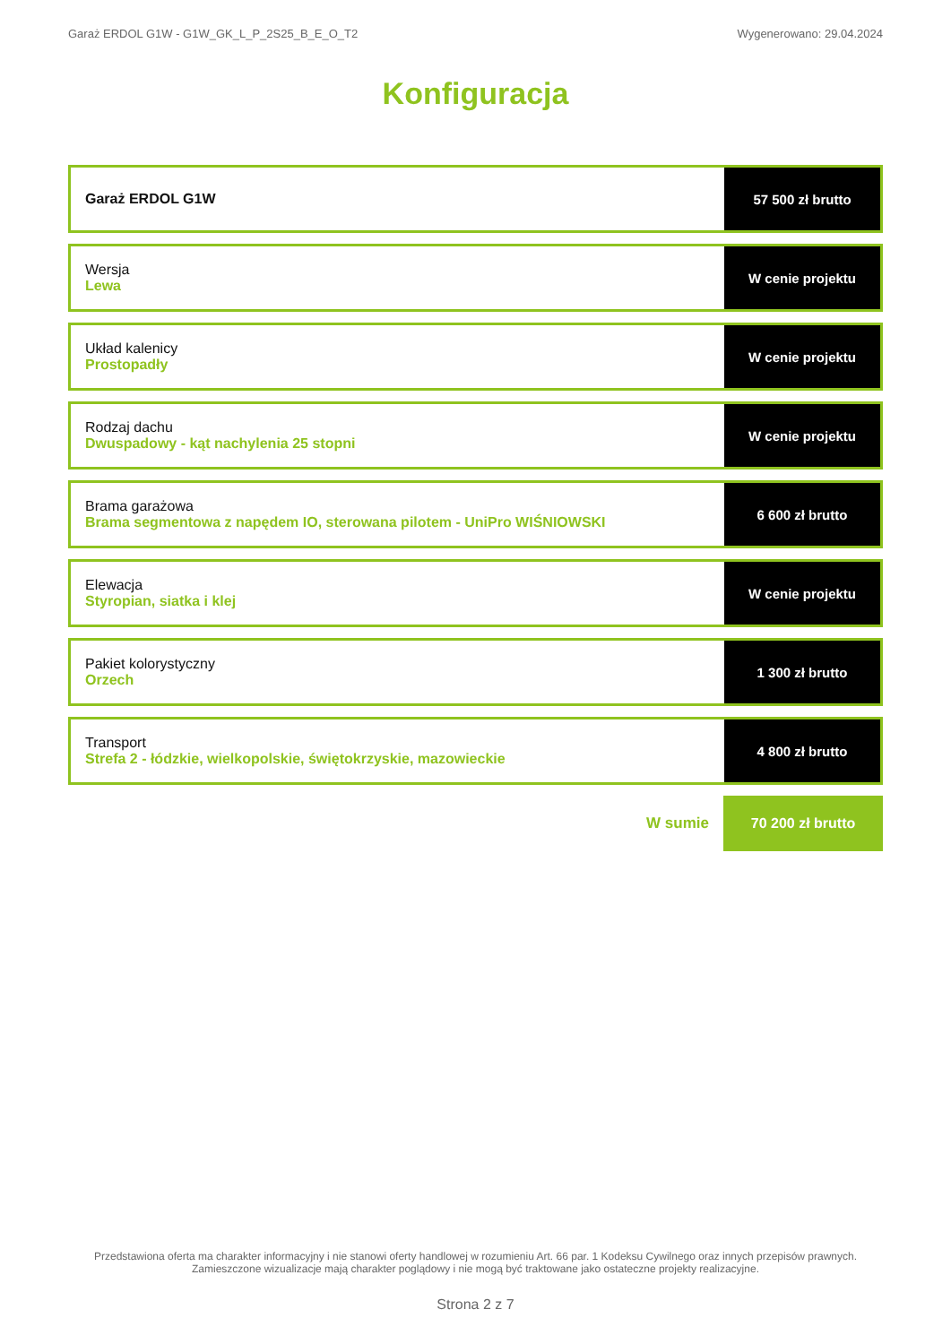Garaż ERDOL G1W - G1W_GK_L_P_2S25_B_E_O_T2 Wygenerowano: 29.04.2024
Konfiguracja
| Garaż ERDOL G1W | 57 500 zł brutto |
| Wersja Lewa | W cenie projektu |
| Układ kalenicy Prostopadły | W cenie projektu |
| Rodzaj dachu Dwuspadowy - kąt nachylenia 25 stopni | W cenie projektu |
| Brama garażowa Brama segmentowa z napędem IO, sterowana pilotem - UniPro WIŚNIOWSKI | 6 600 zł brutto |
| Elewacja Styropian, siatka i klej | W cenie projektu |
| Pakiet kolorystyczny Orzech | 1 300 zł brutto |
| Transport Strefa 2 - łódzkie, wielkopolskie, świętokrzyskie, mazowieckie | 4 800 zł brutto |
W sumie
70 200 zł brutto
Przedstawiona oferta ma charakter informacyjny i nie stanowi oferty handlowej w rozumieniu Art. 66 par. 1 Kodeksu Cywilnego oraz innych przepisów prawnych. Zamieszczone wizualizacje mają charakter poglądowy i nie mogą być traktowane jako ostateczne projekty realizacyjne.
Strona 2 z 7